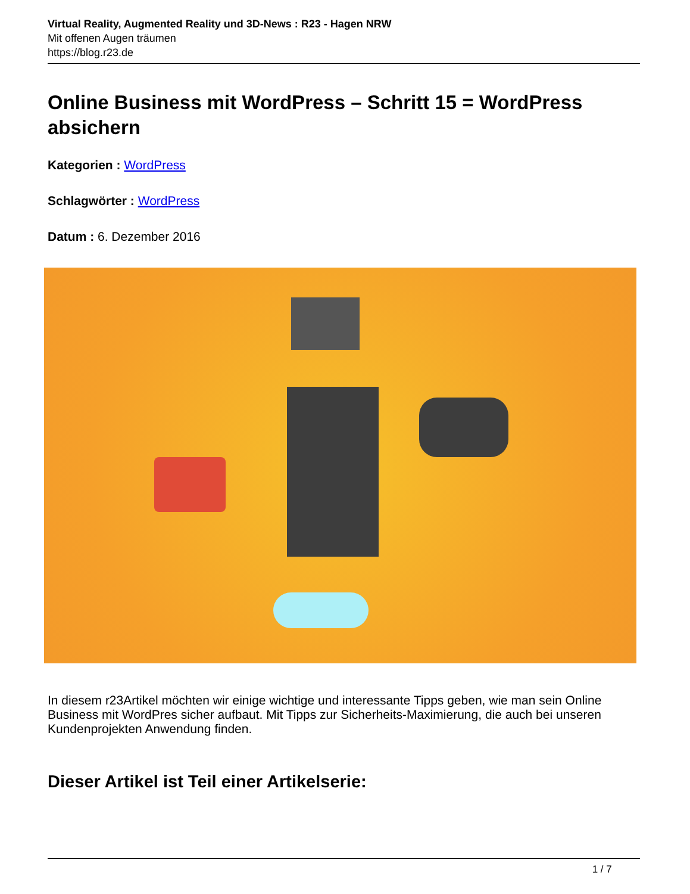Virtual Reality, Augmented Reality und 3D-News : R23 - Hagen NRW
Mit offenen Augen träumen
https://blog.r23.de
Online Business mit WordPress – Schritt 15 = WordPress absichern
Kategorien : WordPress
Schlagwörter : WordPress
Datum : 6. Dezember 2016
In diesem r23Artikel möchten wir einige wichtige und interessante Tipps geben, wie man sein Online Business mit WordPres sicher aufbaut. Mit Tipps zur Sicherheits-Maximierung, die auch bei unseren Kundenprojekten Anwendung finden.
Dieser Artikel ist Teil einer Artikelserie:
1 / 7